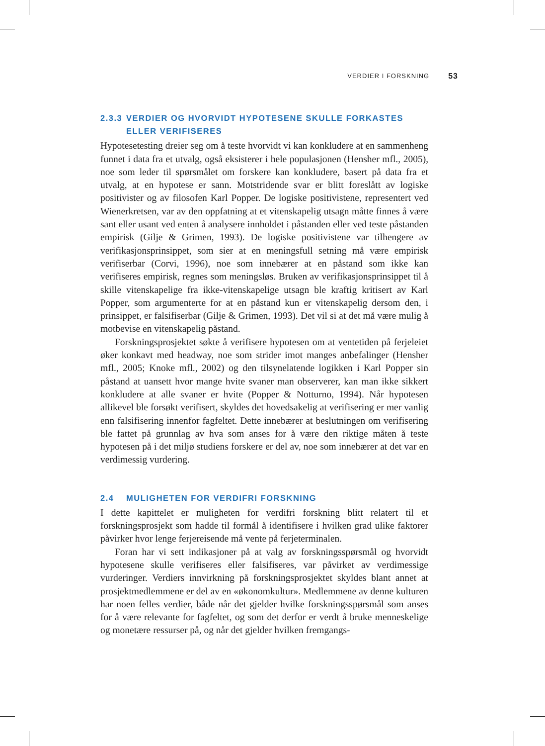VERDIER I FORSKNING 53
2.3.3 VERDIER OG HVORVIDT HYPOTESENE SKULLE FORKASTES ELLER VERIFISERES
Hypotesetesting dreier seg om å teste hvorvidt vi kan konkludere at en sammenheng funnet i data fra et utvalg, også eksisterer i hele populasjonen (Hensher mfl., 2005), noe som leder til spørsmålet om forskere kan konkludere, basert på data fra et utvalg, at en hypotese er sann. Motstridende svar er blitt foreslått av logiske positivister og av filosofen Karl Popper. De logiske positivistene, representert ved Wienerkretsen, var av den oppfatning at et vitenskapelig utsagn måtte finnes å være sant eller usant ved enten å analysere innholdet i påstanden eller ved teste påstanden empirisk (Gilje & Grimen, 1993). De logiske positivistene var tilhengere av verifikasjonsprinsippet, som sier at en meningsfull setning må være empirisk verifiserbar (Corvi, 1996), noe som innebærer at en påstand som ikke kan verifiseres empirisk, regnes som meningsløs. Bruken av verifikasjonsprinsippet til å skille vitenskapelige fra ikke-vitenskapelige utsagn ble kraftig kritisert av Karl Popper, som argumenterte for at en påstand kun er vitenskapelig dersom den, i prinsippet, er falsifiserbar (Gilje & Grimen, 1993). Det vil si at det må være mulig å motbevise en vitenskapelig påstand.
Forskningsprosjektet søkte å verifisere hypotesen om at ventetiden på ferjeleiet øker konkavt med headway, noe som strider imot manges anbefalinger (Hensher mfl., 2005; Knoke mfl., 2002) og den tilsynelatende logikken i Karl Popper sin påstand at uansett hvor mange hvite svaner man observerer, kan man ikke sikkert konkludere at alle svaner er hvite (Popper & Notturno, 1994). Når hypotesen allikevel ble forsøkt verifisert, skyldes det hovedsakelig at verifisering er mer vanlig enn falsifisering innenfor fagfeltet. Dette innebærer at beslutningen om verifisering ble fattet på grunnlag av hva som anses for å være den riktige måten å teste hypotesen på i det miljø studiens forskere er del av, noe som innebærer at det var en verdimessig vurdering.
2.4 MULIGHETEN FOR VERDIFRI FORSKNING
I dette kapittelet er muligheten for verdifri forskning blitt relatert til et forskningsprosjekt som hadde til formål å identifisere i hvilken grad ulike faktorer påvirker hvor lenge ferjereisende må vente på ferjeterminalen.
Foran har vi sett indikasjoner på at valg av forskningsspørsmål og hvorvidt hypotesene skulle verifiseres eller falsifiseres, var påvirket av verdimessige vurderinger. Verdiers innvirkning på forskningsprosjektet skyldes blant annet at prosjektmedlemmene er del av en «økonomkultur». Medlemmene av denne kulturen har noen felles verdier, både når det gjelder hvilke forskningsspørsmål som anses for å være relevante for fagfeltet, og som det derfor er verdt å bruke menneskelige og monetære ressurser på, og når det gjelder hvilken fremgangs-